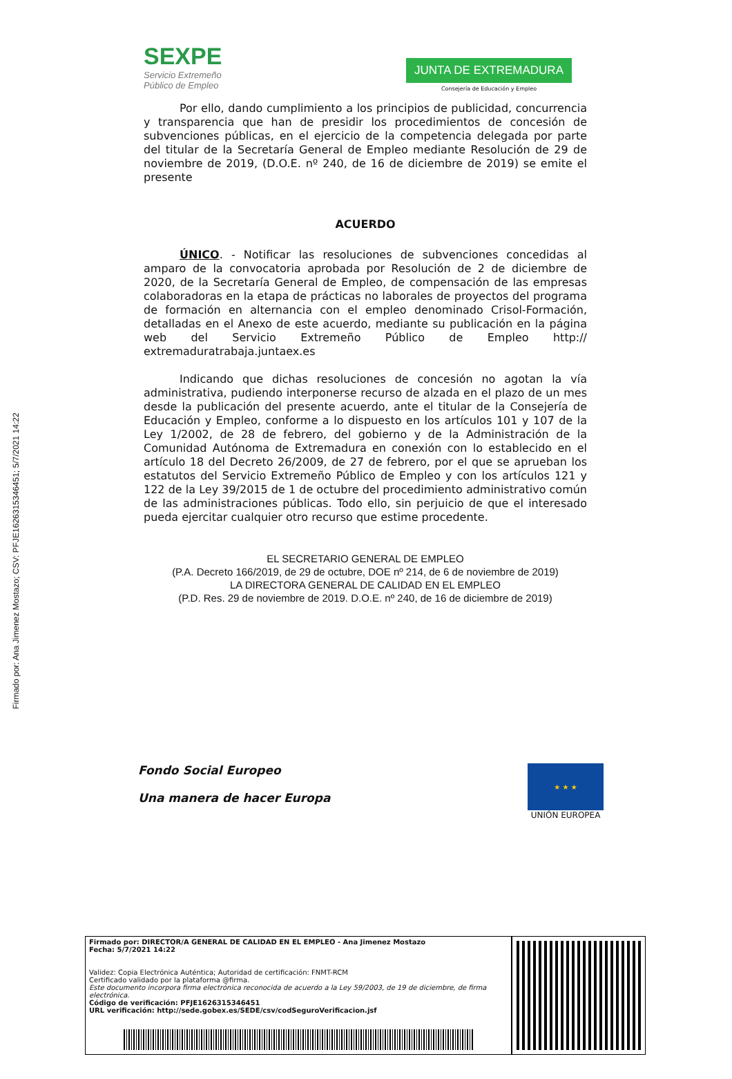Firmado por: Ana Jimenez Mostazo; CSV: PFJE1626315346451; 5/7/2021 14:22
SEXPE
Servicio Extremeño
Público de Empleo
JUNTA DE EXTREMADURA
Consejería de Educación y Empleo
Por ello, dando cumplimiento a los principios de publicidad, concurrencia y transparencia que han de presidir los procedimientos de concesión de subvenciones públicas, en el ejercicio de la competencia delegada por parte del titular de la Secretaría General de Empleo mediante Resolución de 29 de noviembre de 2019, (D.O.E. nº 240, de 16 de diciembre de 2019) se emite el presente
ACUERDO
ÚNICO. - Notificar las resoluciones de subvenciones concedidas al amparo de la convocatoria aprobada por Resolución de 2 de diciembre de 2020, de la Secretaría General de Empleo, de compensación de las empresas colaboradoras en la etapa de prácticas no laborales de proyectos del programa de formación en alternancia con el empleo denominado Crisol-Formación, detalladas en el Anexo de este acuerdo, mediante su publicación en la página web del Servicio Extremeño Público de Empleo http:// extremaduratrabaja.juntaex.es
Indicando que dichas resoluciones de concesión no agotan la vía administrativa, pudiendo interponerse recurso de alzada en el plazo de un mes desde la publicación del presente acuerdo, ante el titular de la Consejería de Educación y Empleo, conforme a lo dispuesto en los artículos 101 y 107 de la Ley 1/2002, de 28 de febrero, del gobierno y de la Administración de la Comunidad Autónoma de Extremadura en conexión con lo establecido en el artículo 18 del Decreto 26/2009, de 27 de febrero, por el que se aprueban los estatutos del Servicio Extremeño Público de Empleo y con los artículos 121 y 122 de la Ley 39/2015 de 1 de octubre del procedimiento administrativo común de las administraciones públicas. Todo ello, sin perjuicio de que el interesado pueda ejercitar cualquier otro recurso que estime procedente.
EL SECRETARIO GENERAL DE EMPLEO
(P.A. Decreto 166/2019, de 29 de octubre, DOE nº 214, de 6 de noviembre de 2019)
LA DIRECTORA GENERAL DE CALIDAD EN EL EMPLEO
(P.D. Res. 29 de noviembre de 2019. D.O.E. nº 240, de 16 de diciembre de 2019)
Fondo Social Europeo
Una manera de hacer Europa
★ ★ ★
UNIÓN EUROPEA
Firmado por: DIRECTOR/A GENERAL DE CALIDAD EN EL EMPLEO - Ana Jimenez Mostazo
Fecha: 5/7/2021 14:22
Validez: Copia Electrónica Auténtica; Autoridad de certificación: FNMT-RCM
Certificado validado por la plataforma @firma.
Este documento incorpora firma electrónica reconocida de acuerdo a la Ley 59/2003, de 19 de diciembre, de firma electrónica.
Código de verificación: PFJE1626315346451
URL verificación: http://sede.gobex.es/SEDE/csv/codSeguroVerificacion.jsf